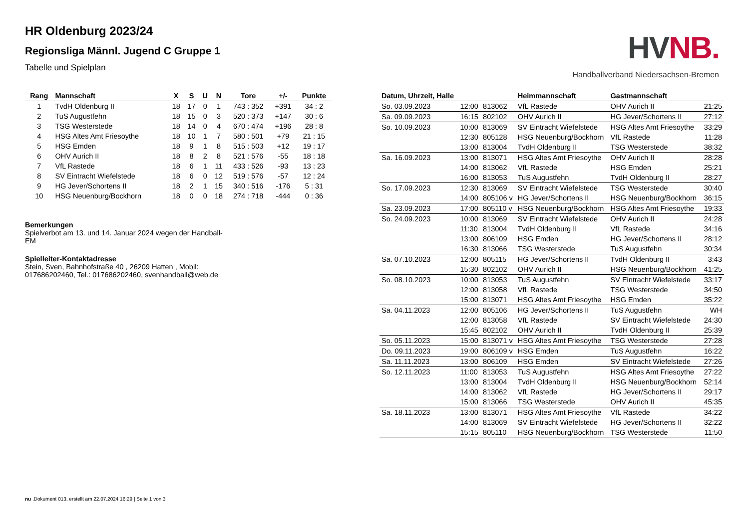HR Oldenburg 2023/24
Regionsliga Männl. Jugend C Gruppe 1
Tabelle und Spielplan
HV NB.
Handballverband Niedersachsen-Bremen
| Rang | Mannschaft | X | S | U | N | Tore | +/- | Punkte |
| --- | --- | --- | --- | --- | --- | --- | --- | --- |
| 1 | TvdH Oldenburg II | 18 | 17 | 0 | 1 | 743 : 352 | +391 | 34 : 2 |
| 2 | TuS Augustfehn | 18 | 15 | 0 | 3 | 520 : 373 | +147 | 30 : 6 |
| 3 | TSG Westerstede | 18 | 14 | 0 | 4 | 670 : 474 | +196 | 28 : 8 |
| 4 | HSG Altes Amt Friesoythe | 18 | 10 | 1 | 7 | 580 : 501 | +79 | 21 : 15 |
| 5 | HSG Emden | 18 | 9 | 1 | 8 | 515 : 503 | +12 | 19 : 17 |
| 6 | OHV Aurich II | 18 | 8 | 2 | 8 | 521 : 576 | -55 | 18 : 18 |
| 7 | VfL Rastede | 18 | 6 | 1 | 11 | 433 : 526 | -93 | 13 : 23 |
| 8 | SV Eintracht Wiefelstede | 18 | 6 | 0 | 12 | 519 : 576 | -57 | 12 : 24 |
| 9 | HG Jever/Schortens II | 18 | 2 | 1 | 15 | 340 : 516 | -176 | 5 : 31 |
| 10 | HSG Neuenburg/Bockhorn | 18 | 0 | 0 | 18 | 274 : 718 | -444 | 0 : 36 |
Bemerkungen
Spielverbot am 13. und 14. Januar 2024 wegen der Handball-EM
Spielleiter-Kontaktadresse
Stein, Sven, Bahnhofstraße 40 , 26209 Hatten , Mobil: 017686202460, Tel.: 017686202460, svenhandball@web.de
| Datum, Uhrzeit, Halle | | | Heimmannschaft | Gastmannschaft | |
| --- | --- | --- | --- | --- | --- |
| So. 03.09.2023 | 12:00 | 813062 | VfL Rastede | OHV Aurich II | 21:25 |
| Sa. 09.09.2023 | 16:15 | 802102 | OHV Aurich II | HG Jever/Schortens II | 27:12 |
| So. 10.09.2023 | 10:00 | 813069 | SV Eintracht Wiefelstede | HSG Altes Amt Friesoythe | 33:29 |
| | 12:30 | 805128 | HSG Neuenburg/Bockhorn | VfL Rastede | 11:28 |
| | 13:00 | 813004 | TvdH Oldenburg II | TSG Westerstede | 38:32 |
| Sa. 16.09.2023 | 13:00 | 813071 | HSG Altes Amt Friesoythe | OHV Aurich II | 28:28 |
| | 14:00 | 813062 | VfL Rastede | HSG Emden | 25:21 |
| | 16:00 | 813053 | TuS Augustfehn | TvdH Oldenburg II | 28:27 |
| So. 17.09.2023 | 12:30 | 813069 | SV Eintracht Wiefelstede | TSG Westerstede | 30:40 |
| | 14:00 | 805106 v | HG Jever/Schortens II | HSG Neuenburg/Bockhorn | 36:15 |
| Sa. 23.09.2023 | 17:00 | 805110 v | HSG Neuenburg/Bockhorn | HSG Altes Amt Friesoythe | 19:33 |
| So. 24.09.2023 | 10:00 | 813069 | SV Eintracht Wiefelstede | OHV Aurich II | 24:28 |
| | 11:30 | 813004 | TvdH Oldenburg II | VfL Rastede | 34:16 |
| | 13:00 | 806109 | HSG Emden | HG Jever/Schortens II | 28:12 |
| | 16:30 | 813066 | TSG Westerstede | TuS Augustfehn | 30:34 |
| Sa. 07.10.2023 | 12:00 | 805115 | HG Jever/Schortens II | TvdH Oldenburg II | 3:43 |
| | 15:30 | 802102 | OHV Aurich II | HSG Neuenburg/Bockhorn | 41:25 |
| So. 08.10.2023 | 10:00 | 813053 | TuS Augustfehn | SV Eintracht Wiefelstede | 33:17 |
| | 12:00 | 813058 | VfL Rastede | TSG Westerstede | 34:50 |
| | 15:00 | 813071 | HSG Altes Amt Friesoythe | HSG Emden | 35:22 |
| Sa. 04.11.2023 | 12:00 | 805106 | HG Jever/Schortens II | TuS Augustfehn | WH |
| | 12:00 | 813058 | VfL Rastede | SV Eintracht Wiefelstede | 24:30 |
| | 15:45 | 802102 | OHV Aurich II | TvdH Oldenburg II | 25:39 |
| So. 05.11.2023 | 15:00 | 813071 v | HSG Altes Amt Friesoythe | TSG Westerstede | 27:28 |
| Do. 09.11.2023 | 19:00 | 806109 v | HSG Emden | TuS Augustfehn | 16:22 |
| Sa. 11.11.2023 | 13:00 | 806109 | HSG Emden | SV Eintracht Wiefelstede | 27:26 |
| So. 12.11.2023 | 11:00 | 813053 | TuS Augustfehn | HSG Altes Amt Friesoythe | 27:22 |
| | 13:00 | 813004 | TvdH Oldenburg II | HSG Neuenburg/Bockhorn | 52:14 |
| | 14:00 | 813062 | VfL Rastede | HG Jever/Schortens II | 29:17 |
| | 15:00 | 813066 | TSG Westerstede | OHV Aurich II | 45:35 |
| Sa. 18.11.2023 | 13:00 | 813071 | HSG Altes Amt Friesoythe | VfL Rastede | 34:22 |
| | 14:00 | 813069 | SV Eintracht Wiefelstede | HG Jever/Schortens II | 32:22 |
| | 15:15 | 805110 | HSG Neuenburg/Bockhorn | TSG Westerstede | 11:50 |
nu .Dokument 013, erstellt am 22.07.2024 16:29 | Seite 1 von 3